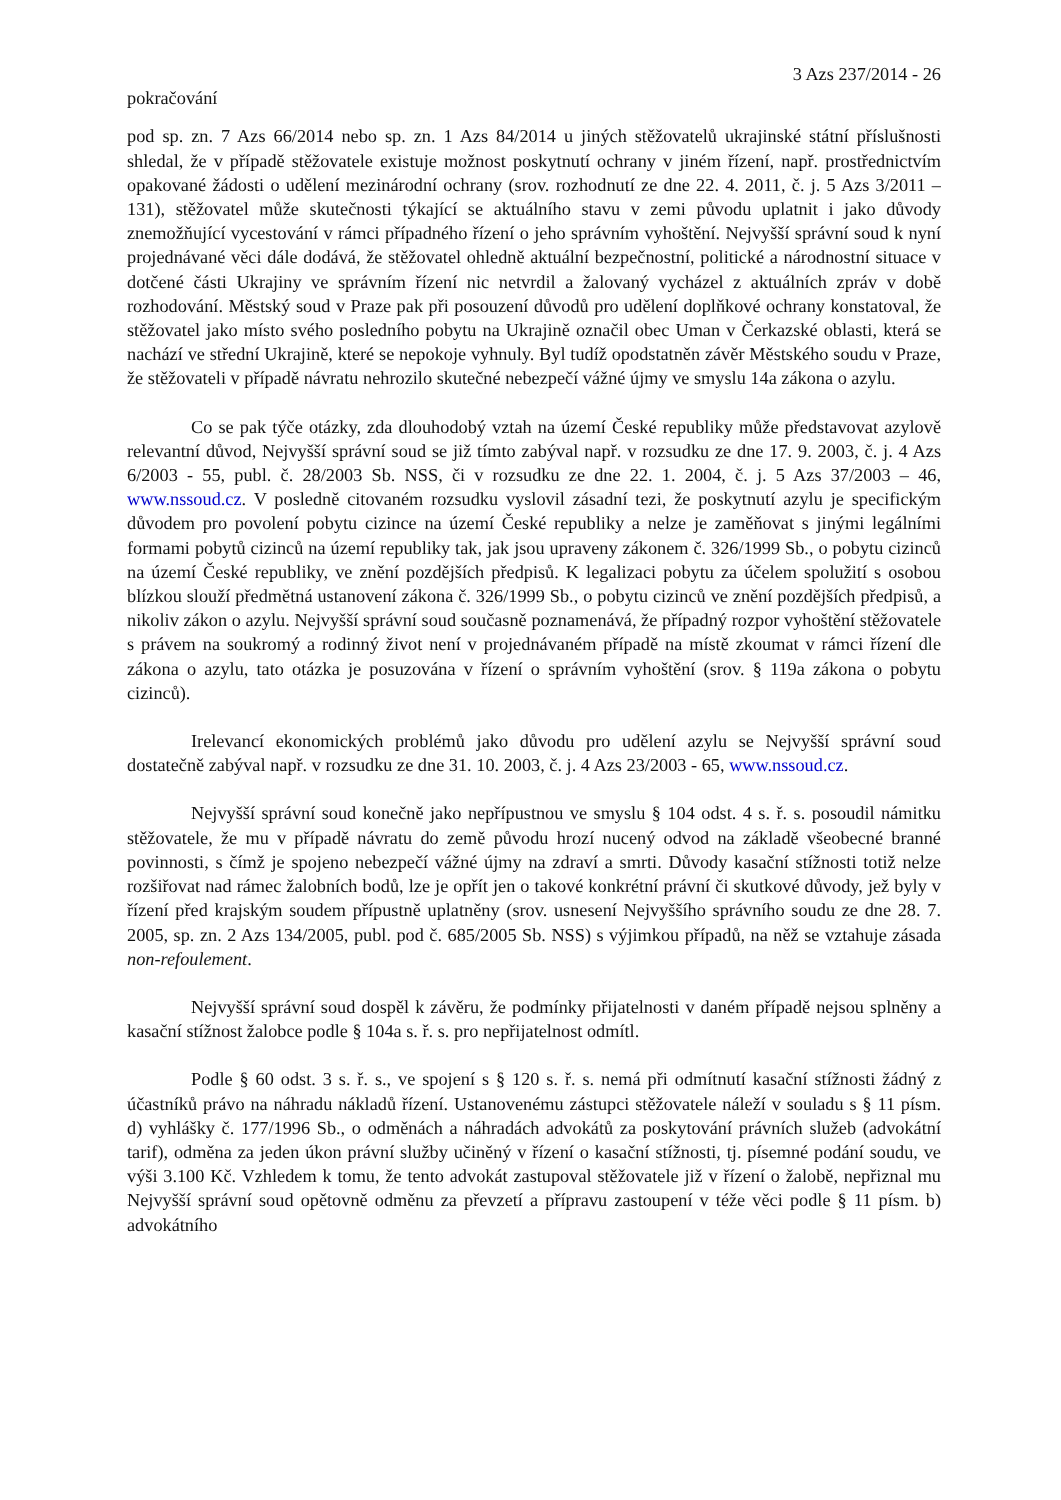3 Azs 237/2014 - 26
pokračování
pod sp. zn. 7 Azs 66/2014 nebo sp. zn. 1 Azs 84/2014 u jiných stěžovatelů ukrajinské státní příslušnosti shledal, že v případě stěžovatele existuje možnost poskytnutí ochrany v jiném řízení, např. prostřednictvím opakované žádosti o udělení mezinárodní ochrany (srov. rozhodnutí ze dne 22. 4. 2011, č. j. 5 Azs 3/2011 – 131), stěžovatel může skutečnosti týkající se aktuálního stavu v zemi původu uplatnit i jako důvody znemožňující vycestování v rámci případného řízení o jeho správním vyhoštění. Nejvyšší správní soud k nyní projednávané věci dále dodává, že stěžovatel ohledně aktuální bezpečnostní, politické a národnostní situace v dotčené části Ukrajiny ve správním řízení nic netvrdil a žalovaný vycházel z aktuálních zpráv v době rozhodování. Městský soud v Praze pak při posouzení důvodů pro udělení doplňkové ochrany konstatoval, že stěžovatel jako místo svého posledního pobytu na Ukrajině označil obec Uman v Čerkazské oblasti, která se nachází ve střední Ukrajině, které se nepokoje vyhnuly. Byl tudíž opodstatněn závěr Městského soudu v Praze, že stěžovateli v případě návratu nehrozilo skutečné nebezpečí vážné újmy ve smyslu 14a zákona o azylu.
Co se pak týče otázky, zda dlouhodobý vztah na území České republiky může představovat azylově relevantní důvod, Nejvyšší správní soud se již tímto zabýval např. v rozsudku ze dne 17. 9. 2003, č. j. 4 Azs 6/2003 - 55, publ. č. 28/2003 Sb. NSS, či v rozsudku ze dne 22. 1. 2004, č. j. 5 Azs 37/2003 – 46, www.nssoud.cz. V posledně citovaném rozsudku vyslovil zásadní tezi, že poskytnutí azylu je specifickým důvodem pro povolení pobytu cizince na území České republiky a nelze je zaměňovat s jinými legálními formami pobytů cizinců na území republiky tak, jak jsou upraveny zákonem č. 326/1999 Sb., o pobytu cizinců na území České republiky, ve znění pozdějších předpisů. K legalizaci pobytu za účelem spolužití s osobou blízkou slouží předmětná ustanovení zákona č. 326/1999 Sb., o pobytu cizinců ve znění pozdějších předpisů, a nikoliv zákon o azylu. Nejvyšší správní soud současně poznamenává, že případný rozpor vyhoštění stěžovatele s právem na soukromý a rodinný život není v projednávaném případě na místě zkoumat v rámci řízení dle zákona o azylu, tato otázka je posuzována v řízení o správním vyhoštění (srov. § 119a zákona o pobytu cizinců).
Irelevancí ekonomických problémů jako důvodu pro udělení azylu se Nejvyšší správní soud dostatečně zabýval např. v rozsudku ze dne 31. 10. 2003, č. j. 4 Azs 23/2003 - 65, www.nssoud.cz.
Nejvyšší správní soud konečně jako nepřípustnou ve smyslu § 104 odst. 4 s. ř. s. posoudil námitku stěžovatele, že mu v případě návratu do země původu hrozí nucený odvod na základě všeobecné branné povinnosti, s čímž je spojeno nebezpečí vážné újmy na zdraví a smrti. Důvody kasační stížnosti totiž nelze rozšiřovat nad rámec žalobních bodů, lze je opřít jen o takové konkrétní právní či skutkové důvody, jež byly v řízení před krajským soudem přípustně uplatněny (srov. usnesení Nejvyššího správního soudu ze dne 28. 7. 2005, sp. zn. 2 Azs 134/2005, publ. pod č. 685/2005 Sb. NSS) s výjimkou případů, na něž se vztahuje zásada non-refoulement.
Nejvyšší správní soud dospěl k závěru, že podmínky přijatelnosti v daném případě nejsou splněny a kasační stížnost žalobce podle § 104a s. ř. s. pro nepřijatelnost odmítl.
Podle § 60 odst. 3 s. ř. s., ve spojení s § 120 s. ř. s. nemá při odmítnutí kasační stížnosti žádný z účastníků právo na náhradu nákladů řízení. Ustanovenému zástupci stěžovatele náleží v souladu s § 11 písm. d) vyhlášky č. 177/1996 Sb., o odměnách a náhradách advokátů za poskytování právních služeb (advokátní tarif), odměna za jeden úkon právní služby učiněný v řízení o kasační stížnosti, tj. písemné podání soudu, ve výši 3.100 Kč. Vzhledem k tomu, že tento advokát zastupoval stěžovatele již v řízení o žalobě, nepřiznal mu Nejvyšší správní soud opětovně odměnu za převzetí a přípravu zastoupení v téže věci podle § 11 písm. b) advokátního